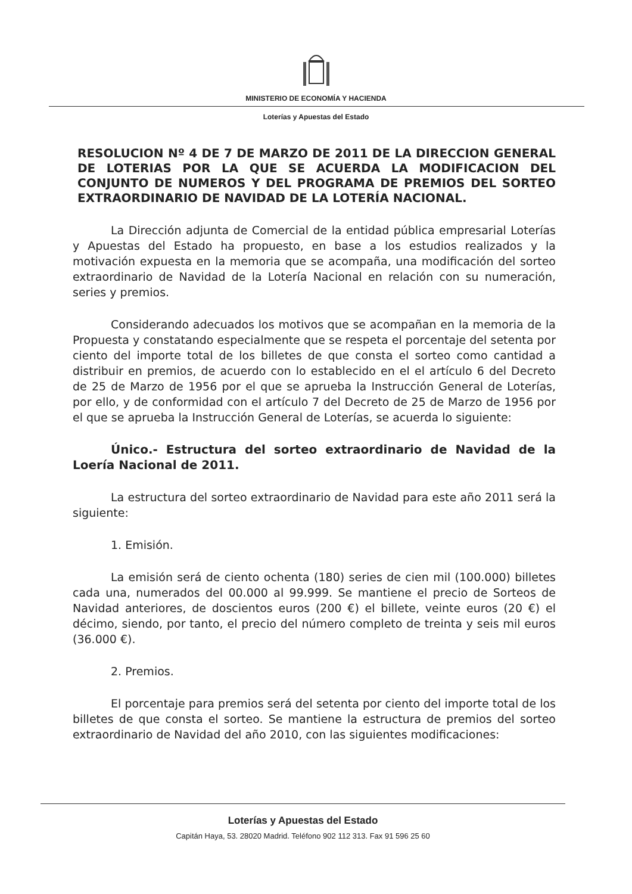MINISTERIO DE ECONOMÍA Y HACIENDA
Loterías y Apuestas del Estado
RESOLUCION Nº 4 DE 7 DE MARZO DE 2011 DE LA DIRECCION GENERAL DE LOTERIAS POR LA QUE SE ACUERDA LA MODIFICACION DEL CONJUNTO DE NUMEROS Y DEL PROGRAMA DE PREMIOS DEL SORTEO EXTRAORDINARIO DE NAVIDAD DE LA LOTERÍA NACIONAL.
La Dirección adjunta de Comercial de la entidad pública empresarial Loterías y Apuestas del Estado ha propuesto, en base a los estudios realizados y la motivación expuesta en la memoria que se acompaña, una modificación del sorteo extraordinario de Navidad de la Lotería Nacional en relación con su numeración, series y premios.
Considerando adecuados los motivos que se acompañan en la memoria de la Propuesta y constatando especialmente que se respeta el porcentaje del setenta por ciento del importe total de los billetes de que consta el sorteo como cantidad a distribuir en premios, de acuerdo con lo establecido en el el artículo 6 del Decreto de 25 de Marzo de 1956 por el que se aprueba la Instrucción General de Loterías, por ello, y de conformidad con el artículo 7 del Decreto de 25 de Marzo de 1956 por el que se aprueba la Instrucción General de Loterías, se acuerda lo siguiente:
Único.- Estructura del sorteo extraordinario de Navidad de la Loería Nacional de 2011.
La estructura del sorteo extraordinario de Navidad para este año 2011 será la siguiente:
1. Emisión.
La emisión será de ciento ochenta (180) series de cien mil (100.000) billetes cada una, numerados del 00.000 al 99.999. Se mantiene el precio de Sorteos de Navidad anteriores, de doscientos euros (200 €) el billete, veinte euros (20 €) el décimo, siendo, por tanto, el precio del número completo de treinta y seis mil euros (36.000 €).
2. Premios.
El porcentaje para premios será del setenta por ciento del importe total de los billetes de que consta el sorteo. Se mantiene la estructura de premios del sorteo extraordinario de Navidad del año 2010, con las siguientes modificaciones:
Loterías y Apuestas del Estado
Capitán Haya, 53. 28020 Madrid. Teléfono 902 112 313. Fax 91 596 25 60